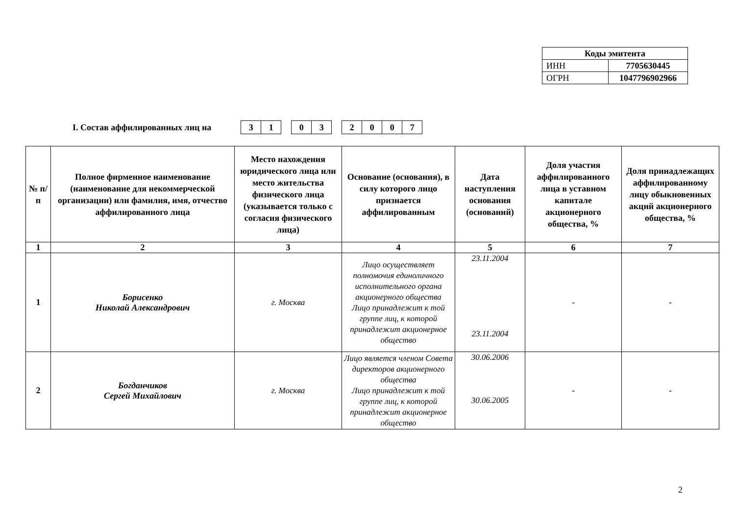| Коды эмитента | |
| ИНН | 7705630445 |
| ОГРН | 1047796902966 |
I. Состав аффилированных лиц на
| 3 | 1 |
| 0 | 3 |
| 2 | 0 | 0 | 7 |
| № п/п | Полное фирменное наименование (наименование для некоммерческой организации) или фамилия, имя, отчество аффилированного лица | Место нахождения юридического лица или место жительства физического лица (указывается только с согласия физического лица) | Основание (основания), в силу которого лицо признается аффилированным | Дата наступления основания (оснований) | Доля участия аффилированного лица в уставном капитале акционерного общества, % | Доля принадлежащих аффилированному лицу обыкновенных акций акционерного общества, % |
| --- | --- | --- | --- | --- | --- | --- |
| 1 | 2 | 3 | 4 | 5 | 6 | 7 |
| 1 | Борисенко Николай Александрович | г. Москва | Лицо осуществляет полномочия единоличного исполнительного органа акционерного общества Лицо принадлежит к той группе лиц, к которой принадлежит акционерное общество | 23.11.2004 23.11.2004 | - | - |
| 2 | Богданчиков Сергей Михайлович | г. Москва | Лицо является членом Совета директоров акционерного общества Лицо принадлежит к той группе лиц, к которой принадлежит акционерное общество | 30.06.2006 30.06.2005 | - | - |
2